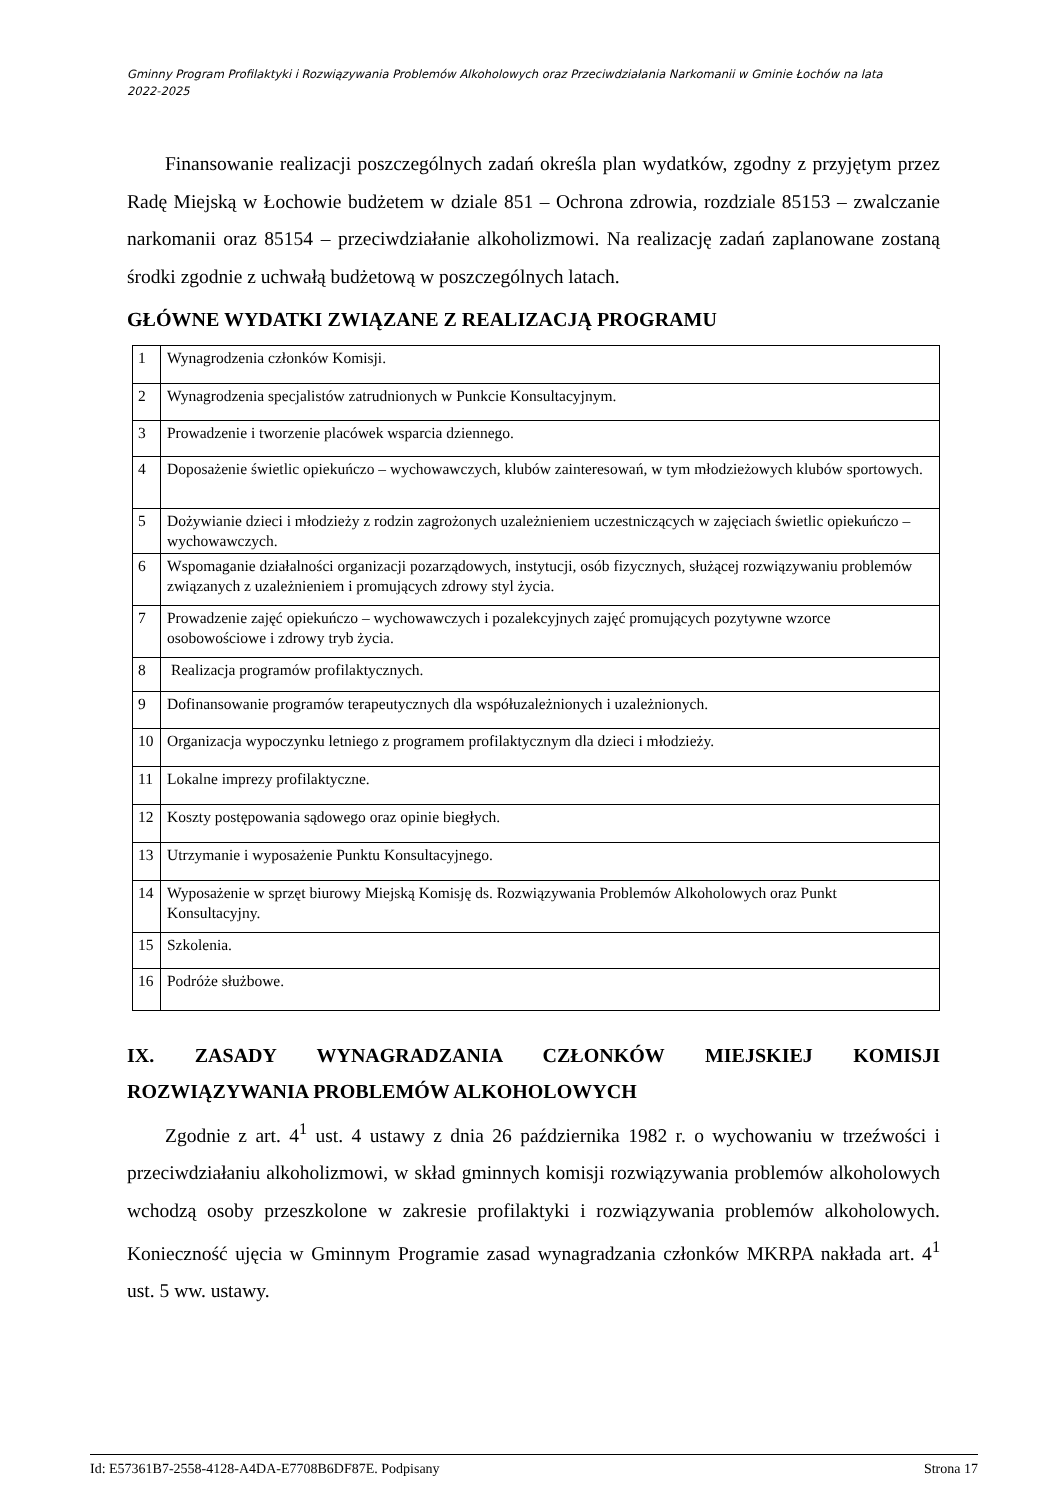Gminny Program Profilaktyki i Rozwiązywania Problemów Alkoholowych oraz Przeciwdziałania Narkomanii w Gminie Łochów na lata 2022-2025
Finansowanie realizacji poszczególnych zadań określa plan wydatków, zgodny z przyjętym przez Radę Miejską w Łochowie budżetem w dziale 851 – Ochrona zdrowia, rozdziale 85153 – zwalczanie narkomanii oraz 85154 – przeciwdziałanie alkoholizmowi. Na realizację zadań zaplanowane zostaną środki zgodnie z uchwałą budżetową w poszczególnych latach.
GŁÓWNE WYDATKI ZWIĄZANE Z REALIZACJĄ PROGRAMU
| 1 | Wynagrodzenia członków Komisji. |
| 2 | Wynagrodzenia specjalistów zatrudnionych w Punkcie Konsultacyjnym. |
| 3 | Prowadzenie i tworzenie placówek wsparcia dziennego. |
| 4 | Doposażenie świetlic opiekuńczo – wychowawczych, klubów zainteresowań, w tym młodzieżowych klubów sportowych. |
| 5 | Dożywianie dzieci i młodzieży z rodzin zagrożonych uzależnieniem uczestniczących w zajęciach świetlic opiekuńczo – wychowawczych. |
| 6 | Wspomaganie działalności organizacji pozarządowych, instytucji, osób fizycznych, służącej rozwiązywaniu problemów związanych z uzależnieniem i promujących zdrowy styl życia. |
| 7 | Prowadzenie zajęć opiekuńczo – wychowawczych i pozalekcyjnych zajęć promujących pozytywne wzorce osobowościowe i zdrowy tryb życia. |
| 8 | Realizacja programów profilaktycznych. |
| 9 | Dofinansowanie programów terapeutycznych dla współuzależnionych i uzależnionych. |
| 10 | Organizacja wypoczynku letniego z programem profilaktycznym dla dzieci i młodzieży. |
| 11 | Lokalne imprezy profilaktyczne. |
| 12 | Koszty postępowania sądowego oraz opinie biegłych. |
| 13 | Utrzymanie i wyposażenie Punktu Konsultacyjnego. |
| 14 | Wyposażenie w sprzęt biurowy Miejską Komisję ds. Rozwiązywania Problemów Alkoholowych oraz Punkt Konsultacyjny. |
| 15 | Szkolenia. |
| 16 | Podróże służbowe. |
IX. ZASADY WYNAGRADZANIA CZŁONKÓW MIEJSKIEJ KOMISJI
ROZWIĄZYWANIA PROBLEMÓW ALKOHOLOWYCH
Zgodnie z art. 4<sup>1</sup> ust. 4 ustawy z dnia 26 października 1982 r. o wychowaniu w trzeźwości i przeciwdziałaniu alkoholizmowi, w skład gminnych komisji rozwiązywania problemów alkoholowych wchodzą osoby przeszkolone w zakresie profilaktyki i rozwiązywania problemów alkoholowych. Konieczność ujęcia w Gminnym Programie zasad wynagradzania członków MKRPA nakłada art. 4<sup>1</sup> ust. 5 ww. ustawy.
Id: E57361B7-2558-4128-A4DA-E7708B6DF87E. Podpisany Strona 17